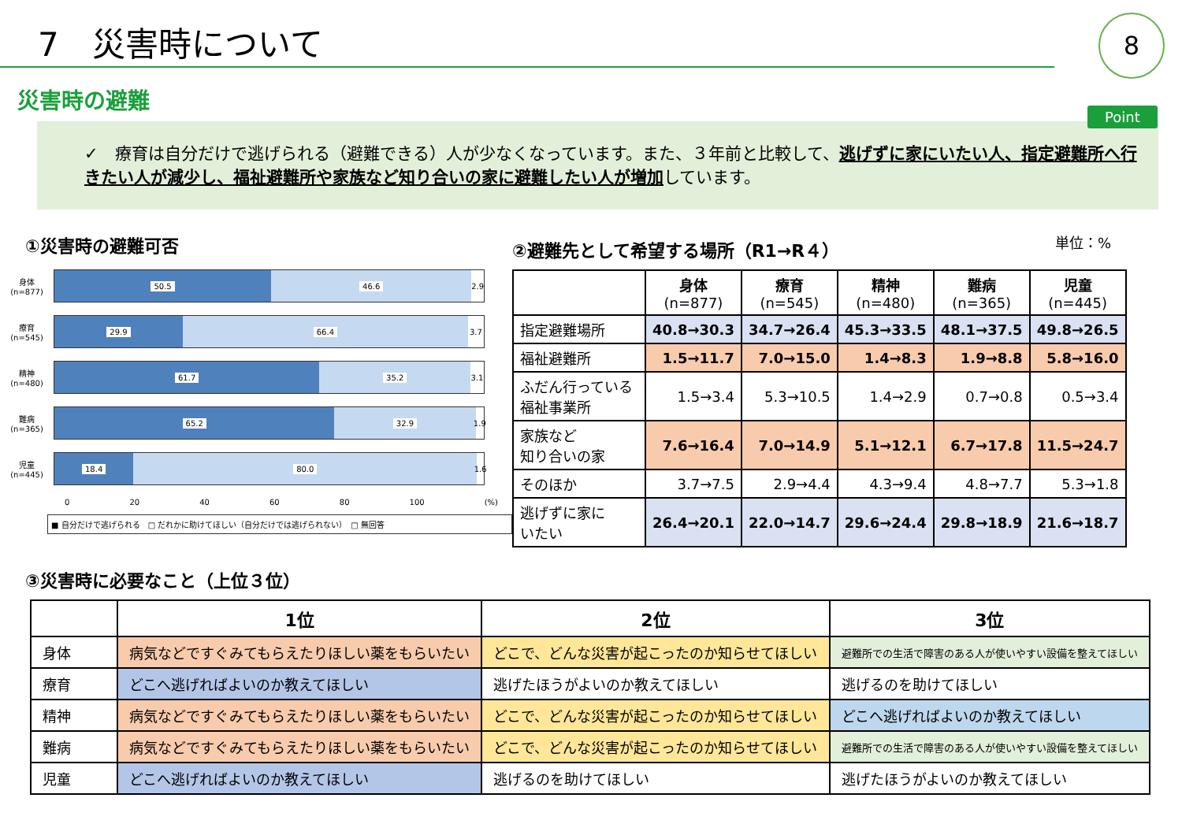7　災害時について
8
災害時の避難
Point
✓　療育は自分だけで逃げられる（避難できる）人が少なくなっています。また、３年前と比較して、逃げずに家にいたい人、指定避難所へ行きたい人が減少し、福祉避難所や家族など知り合いの家に避難したい人が増加しています。
①災害時の避難可否
身体
(n=877)
50.5 46.6 2.9
療育
(n=545)
29.9 66.4 3.7
精神
(n=480)
61.7 35.2 3.1
難病
(n=365)
65.2 32.9 1.9
児童
(n=445)
18.4 80.0 1.6
0 20 40 60 80 100 (%)
■ 自分だけで逃げられる　□ だれかに助けてほしい（自分だけでは逃げられない）　□ 無回答
②避難先として希望する場所（R1→R４） 単位：%
| | 身体 (n=877) | 療育 (n=545) | 精神 (n=480) | 難病 (n=365) | 児童 (n=445) |
| --- | --- | --- | --- | --- | --- |
| 指定避難場所 | 40.8→30.3 | 34.7→26.4 | 45.3→33.5 | 48.1→37.5 | 49.8→26.5 |
| 福祉避難所 | 1.5→11.7 | 7.0→15.0 | 1.4→8.3 | 1.9→8.8 | 5.8→16.0 |
| ふだん行っている 福祉事業所 | 1.5→3.4 | 5.3→10.5 | 1.4→2.9 | 0.7→0.8 | 0.5→3.4 |
| 家族など 知り合いの家 | 7.6→16.4 | 7.0→14.9 | 5.1→12.1 | 6.7→17.8 | 11.5→24.7 |
| そのほか | 3.7→7.5 | 2.9→4.4 | 4.3→9.4 | 4.8→7.7 | 5.3→1.8 |
| 逃げずに家に いたい | 26.4→20.1 | 22.0→14.7 | 29.6→24.4 | 29.8→18.9 | 21.6→18.7 |
③災害時に必要なこと（上位３位）
| | 1位 | 2位 | 3位 |
| --- | --- | --- | --- |
| 身体 | 病気などですぐみてもらえたりほしい薬をもらいたい | どこで、どんな災害が起こったのか知らせてほしい | 避難所での生活で障害のある人が使いやすい設備を整えてほしい |
| 療育 | どこへ逃げればよいのか教えてほしい | 逃げたほうがよいのか教えてほしい | 逃げるのを助けてほしい |
| 精神 | 病気などですぐみてもらえたりほしい薬をもらいたい | どこで、どんな災害が起こったのか知らせてほしい | どこへ逃げればよいのか教えてほしい |
| 難病 | 病気などですぐみてもらえたりほしい薬をもらいたい | どこで、どんな災害が起こったのか知らせてほしい | 避難所での生活で障害のある人が使いやすい設備を整えてほしい |
| 児童 | どこへ逃げればよいのか教えてほしい | 逃げるのを助けてほしい | 逃げたほうがよいのか教えてほしい |